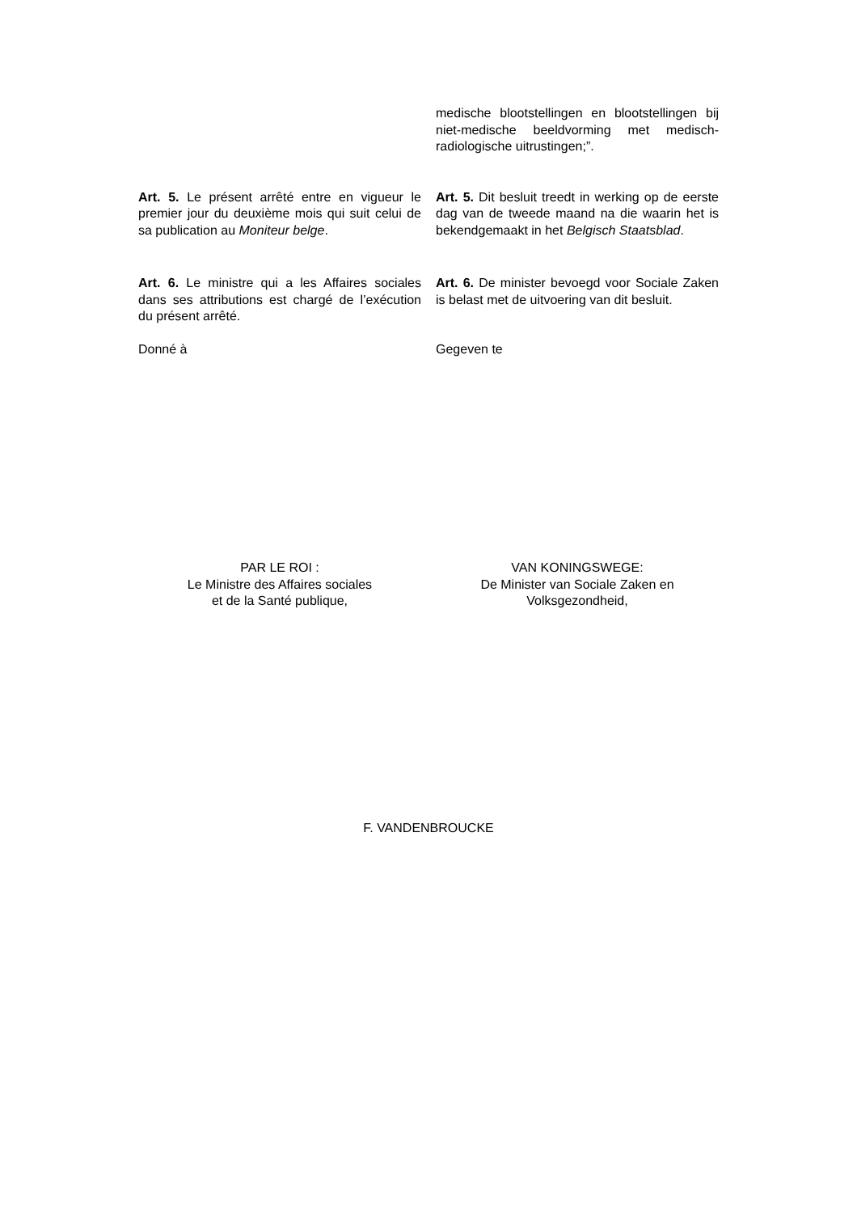medische blootstellingen en blootstellingen bij niet-medische beeldvorming met medisch-radiologische uitrustingen;”.
Art. 5. Le présent arrêté entre en vigueur le premier jour du deuxième mois qui suit celui de sa publication au Moniteur belge.
Art. 5. Dit besluit treedt in werking op de eerste dag van de tweede maand na die waarin het is bekendgemaakt in het Belgisch Staatsblad.
Art. 6. Le ministre qui a les Affaires sociales dans ses attributions est chargé de l’exécution du présent arrêté.
Art. 6. De minister bevoegd voor Sociale Zaken is belast met de uitvoering van dit besluit.
Donné à Gegeven te
PAR LE ROI :
Le Ministre des Affaires sociales
et de la Santé publique,
VAN KONINGSWEGE:
De Minister van Sociale Zaken en
Volksgezondheid,
F. VANDENBROUCKE